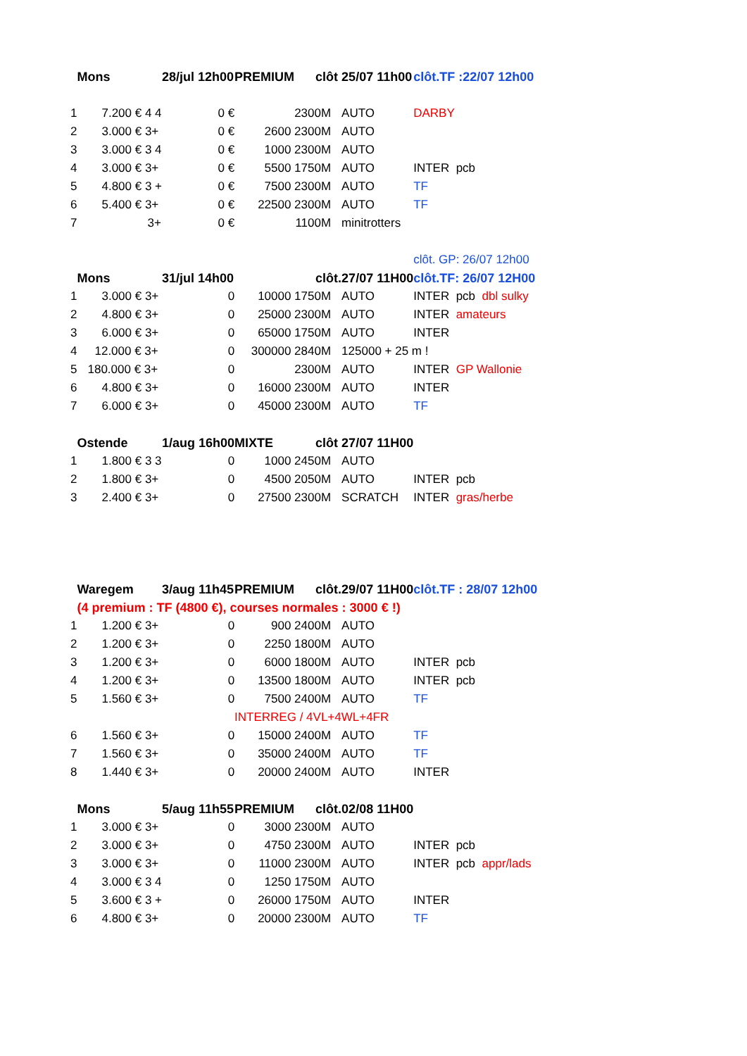| | Mons | 28/jul 12h00 | PREMIUM | clôt | 25/07 11h00 | clôt.TF :22/07 12h00 |
| 1 | 7.200 € 4 4 | 0 € | 2300M | | AUTO | DARBY |
| 2 | 3.000 € 3+ | 0 € | 2600 2300M | | AUTO | |
| 3 | 3.000 € 3 4 | 0 € | 1000 2300M | | AUTO | |
| 4 | 3.000 € 3+ | 0 € | 5500 1750M | | AUTO | INTER pcb |
| 5 | 4.800 € 3 + | 0 € | 7500 2300M | | AUTO | TF |
| 6 | 5.400 € 3+ | 0 € | 22500 2300M | | AUTO | TF |
| 7 | 3+ | 0 € | 1100M | | minitrotters | |
| | | | | | | clôt. GP: 26/07 12h00 |
| | Mons | 31/jul 14h00 | | clôt. | 27/07 11H00 | clôt.TF: 26/07 12H00 |
| 1 | 3.000 € 3+ | 0 | 10000 1750M | | AUTO | INTER pcb dbl sulky |
| 2 | 4.800 € 3+ | 0 | 25000 2300M | | AUTO | INTER amateurs |
| 3 | 6.000 € 3+ | 0 | 65000 1750M | | AUTO | INTER |
| 4 | 12.000 € 3+ | 0 | 300000 2840M | | 125000 + 25 m ! | |
| 5 | 180.000 € 3+ | 0 | 2300M | | AUTO | INTER GP Wallonie |
| 6 | 4.800 € 3+ | 0 | 16000 2300M | | AUTO | INTER |
| 7 | 6.000 € 3+ | 0 | 45000 2300M | | AUTO | TF |
| | Ostende | 1/aug 16h00 | MIXTE | clôt | 27/07 11H00 | |
| 1 | 1.800 € 3 3 | 0 | 1000 2450M | | AUTO | |
| 2 | 1.800 € 3+ | 0 | 4500 2050M | | AUTO | INTER pcb |
| 3 | 2.400 € 3+ | 0 | 27500 2300M | | SCRATCH | INTER gras/herbe |
| | Waregem | 3/aug 11h45 | PREMIUM | clôt. | 29/07 11H00 | clôt.TF : 28/07 12h00 |
| | (4 premium : TF (4800 €), courses normales : 3000 € !) | | | | | |
| 1 | 1.200 € 3+ | 0 | 900 2400M | | AUTO | |
| 2 | 1.200 € 3+ | 0 | 2250 1800M | | AUTO | |
| 3 | 1.200 € 3+ | 0 | 6000 1800M | | AUTO | INTER pcb |
| 4 | 1.200 € 3+ | 0 | 13500 1800M | | AUTO | INTER pcb |
| 5 | 1.560 € 3+ | 0 | 7500 2400M | | AUTO | TF |
| | | | INTERREG / 4VL+4WL+4FR | | | |
| 6 | 1.560 € 3+ | 0 | 15000 2400M | | AUTO | TF |
| 7 | 1.560 € 3+ | 0 | 35000 2400M | | AUTO | TF |
| 8 | 1.440 € 3+ | 0 | 20000 2400M | | AUTO | INTER |
| | Mons | 5/aug 11h55 | PREMIUM | clôt. | 02/08 11H00 | |
| 1 | 3.000 € 3+ | 0 | 3000 2300M | | AUTO | |
| 2 | 3.000 € 3+ | 0 | 4750 2300M | | AUTO | INTER pcb |
| 3 | 3.000 € 3+ | 0 | 11000 2300M | | AUTO | INTER pcb appr/lads |
| 4 | 3.000 € 3 4 | 0 | 1250 1750M | | AUTO | |
| 5 | 3.600 € 3 + | 0 | 26000 1750M | | AUTO | INTER |
| 6 | 4.800 € 3+ | 0 | 20000 2300M | | AUTO | TF |